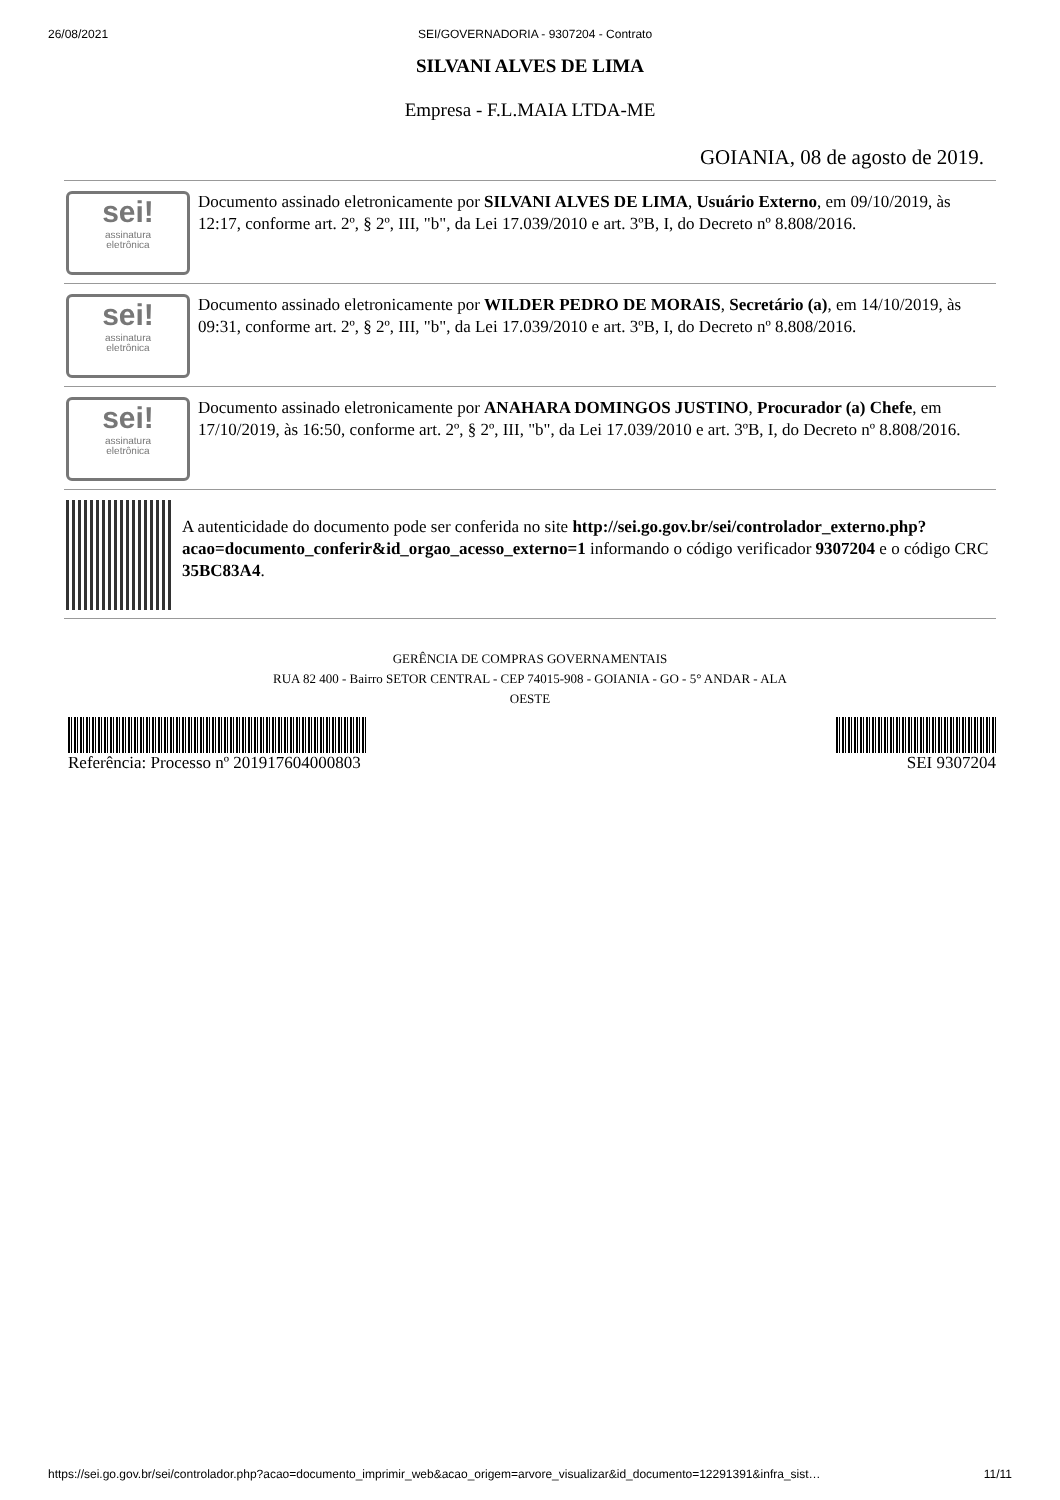26/08/2021 SEI/GOVERNADORIA - 9307204 - Contrato
SILVANI ALVES DE LIMA
Empresa - F.L.MAIA LTDA-ME
GOIANIA, 08 de agosto de 2019.
sei!
assinatura
eletrônica
Documento assinado eletronicamente por SILVANI ALVES DE LIMA, Usuário Externo, em 09/10/2019, às 12:17, conforme art. 2º, § 2º, III, "b", da Lei 17.039/2010 e art. 3ºB, I, do Decreto nº 8.808/2016.
sei!
assinatura
eletrônica
Documento assinado eletronicamente por WILDER PEDRO DE MORAIS, Secretário (a), em 14/10/2019, às 09:31, conforme art. 2º, § 2º, III, "b", da Lei 17.039/2010 e art. 3ºB, I, do Decreto nº 8.808/2016.
sei!
assinatura
eletrônica
Documento assinado eletronicamente por ANAHARA DOMINGOS JUSTINO, Procurador (a) Chefe, em 17/10/2019, às 16:50, conforme art. 2º, § 2º, III, "b", da Lei 17.039/2010 e art. 3ºB, I, do Decreto nº 8.808/2016.
A autenticidade do documento pode ser conferida no site http://sei.go.gov.br/sei/controlador_externo.php?
acao=documento_conferir&id_orgao_acesso_externo=1 informando o código verificador 9307204 e o código CRC 35BC83A4.
GERÊNCIA DE COMPRAS GOVERNAMENTAIS
RUA 82 400 - Bairro SETOR CENTRAL - CEP 74015-908 - GOIANIA - GO - 5° ANDAR - ALA
OESTE
Referência: Processo nº 201917604000803
SEI 9307204
https://sei.go.gov.br/sei/controlador.php?acao=documento_imprimir_web&acao_origem=arvore_visualizar&id_documento=12291391&infra_sist… 11/11